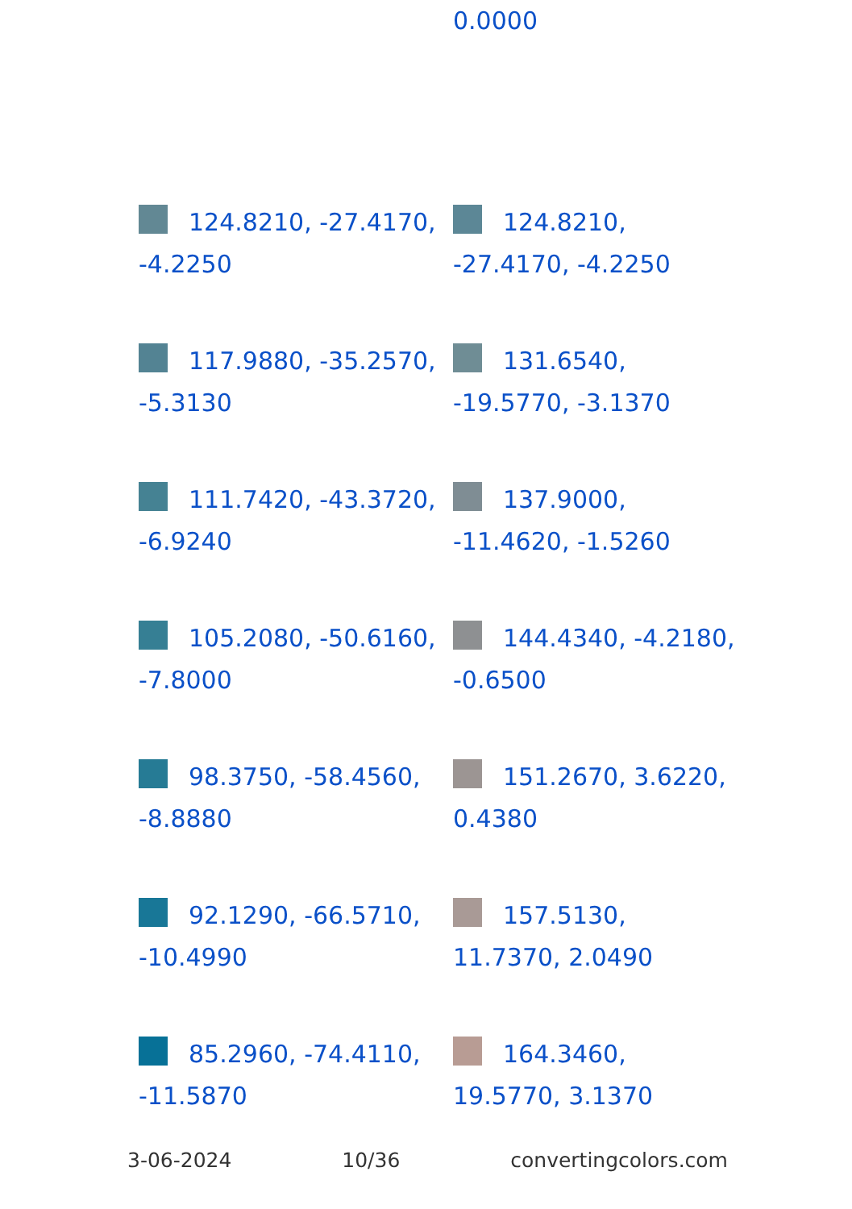0.0000
124.8210, -27.4170, -4.2250
124.8210, -27.4170, -4.2250
117.9880, -35.2570, -5.3130
131.6540, -19.5770, -3.1370
111.7420, -43.3720, -6.9240
137.9000, -11.4620, -1.5260
105.2080, -50.6160, -7.8000
144.4340, -4.2180, -0.6500
98.3750, -58.4560, -8.8880
151.2670, 3.6220, 0.4380
92.1290, -66.5710, -10.4990
157.5130, 11.7370, 2.0490
85.2960, -74.4110, -11.5870
164.3460, 19.5770, 3.1370
3-06-2024 10/36 convertingcolors.com